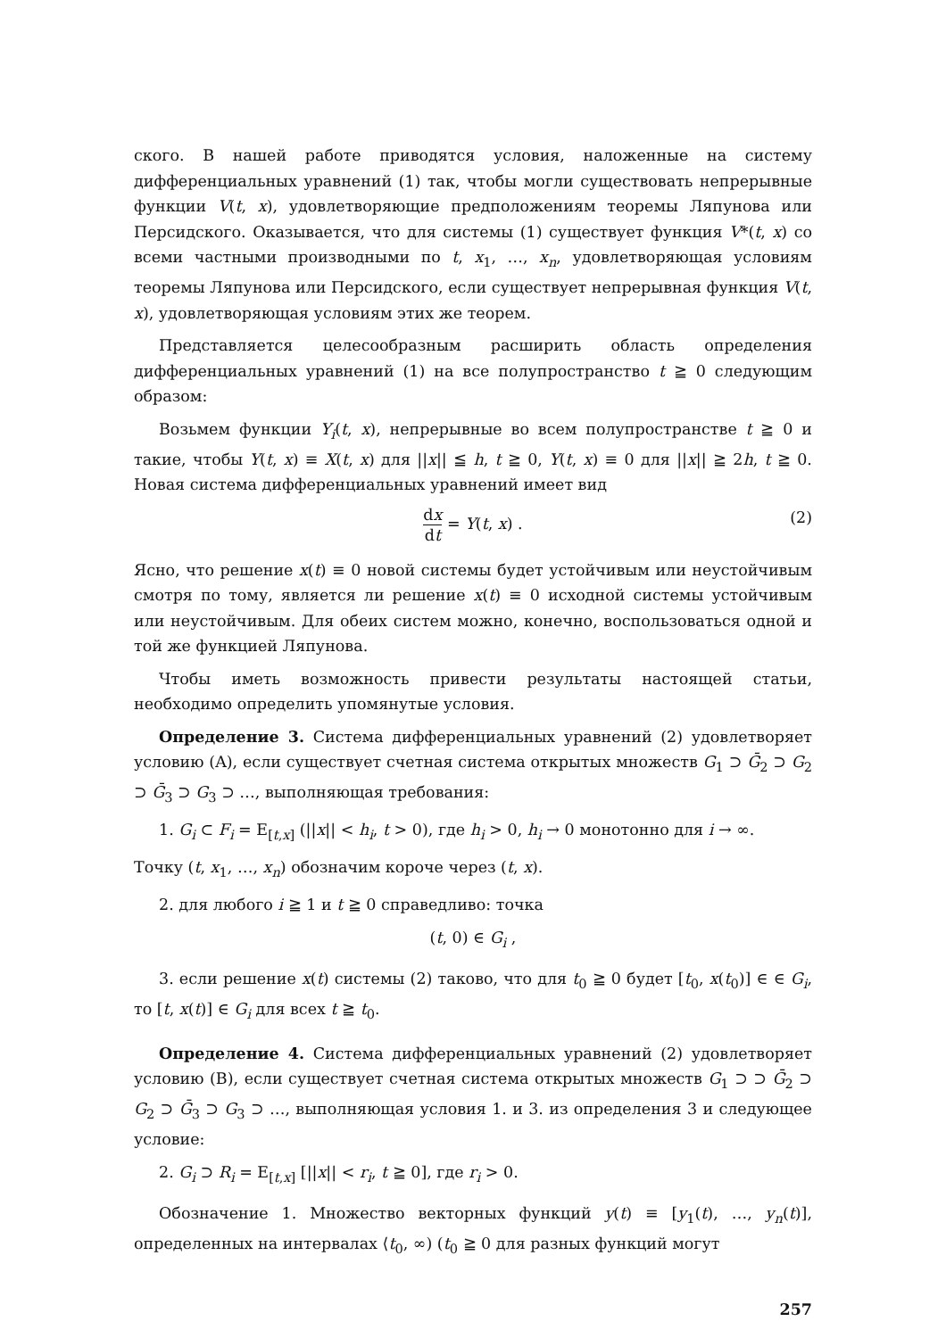ского. В нашей работе приводятся условия, наложенные на систему дифференциальных уравнений (1) так, чтобы могли существовать непрерывные функции V(t, x), удовлетворяющие предположениям теоремы Ляпунова или Персидского. Оказывается, что для системы (1) существует функция V*(t, x) со всеми частными производными по t, x<sub>1</sub>, …, x<sub>n</sub>, удовлетворяющая условиям теоремы Ляпунова или Персидского, если существует непрерывная функция V(t, x), удовлетворяющая условиям этих же теорем.
Представляется целесообразным расширить область определения дифференциальных уравнений (1) на все полупространство t ≧ 0 следующим образом:
Возьмем функции Y<sub>i</sub>(t, x), непрерывные во всем полупространстве t ≧ 0 и такие, чтобы Y(t, x) ≡ X(t, x) для ||x|| ≦ h, t ≧ 0, Y(t, x) ≡ 0 для ||x|| ≧ 2h, t ≧ 0. Новая система дифференциальных уравнений имеет вид
dx dt = Y(t, x) . (2)
Ясно, что решение x(t) ≡ 0 новой системы будет устойчивым или неустойчивым смотря по тому, является ли решение x(t) ≡ 0 исходной системы устойчивым или неустойчивым. Для обеих систем можно, конечно, воспользоваться одной и той же функцией Ляпунова.
Чтобы иметь возможность привести результаты настоящей статьи, необходимо определить упомянутые условия.
Определение 3. Система дифференциальных уравнений (2) удовлетворяет условию (A), если существует счетная система открытых множеств G<sub>1</sub> ⊃ Ḡ<sub>2</sub> ⊃ G<sub>2</sub> ⊃ Ḡ<sub>3</sub> ⊃ G<sub>3</sub> ⊃ …, выполняющая требования:
1. G<sub>i</sub> ⊂ F<sub>i</sub> = E<sub>[t,x]</sub> (||x|| < h<sub>i</sub>, t > 0), где h<sub>i</sub> > 0, h<sub>i</sub> → 0 монотонно для i → ∞.
Точку (t, x<sub>1</sub>, …, x<sub>n</sub>) обозначим короче через (t, x).
2. для любого i ≧ 1 и t ≧ 0 справедливо: точка
(t, 0) ∈ G<sub>i</sub> ,
3. если решение x(t) системы (2) таково, что для t<sub>0</sub> ≧ 0 будет [t<sub>0</sub>, x(t<sub>0</sub>)] ∈ ∈ G<sub>i</sub>, то [t, x(t)] ∈ G<sub>i</sub> для всех t ≧ t<sub>0</sub>.
Определение 4. Система дифференциальных уравнений (2) удовлетворяет условию (B), если существует счетная система открытых множеств G<sub>1</sub> ⊃ ⊃ Ḡ<sub>2</sub> ⊃ G<sub>2</sub> ⊃ Ḡ<sub>3</sub> ⊃ G<sub>3</sub> ⊃ …, выполняющая условия 1. и 3. из определения 3 и следующее условие:
2. G<sub>i</sub> ⊃ R<sub>i</sub> = E<sub>[t,x]</sub> [||x|| < r<sub>i</sub>, t ≧ 0], где r<sub>i</sub> > 0.
Обозначение 1. Множество векторных функций y(t) ≡ [y<sub>1</sub>(t), …, y<sub>n</sub>(t)], определенных на интервалах ⟨t<sub>0</sub>, ∞) (t<sub>0</sub> ≧ 0 для разных функций могут
257